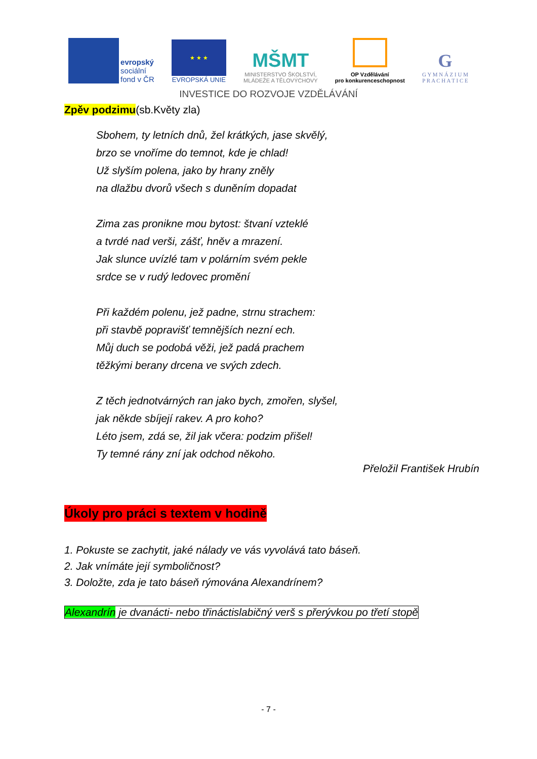evropský
sociální
fond v ČR
★ ★ ★
EVROPSKÁ UNIE
MŠMT
MINISTERSTVO ŠKOLSTVÍ,
MLÁDEŽE A TĚLOVÝCHOVY
OP Vzdělávání
pro konkurenceschopnost
G
G Y M N Á Z I U M
P R A C H A T I C E
INVESTICE DO ROZVOJE VZDĚLÁVÁNÍ
Zpěv podzimu(sb.Květy zla)
Sbohem, ty letních dnů, žel krátkých, jase skvělý,
brzo se vnoříme do temnot, kde je chlad!
Už slyším polena, jako by hrany zněly
na dlažbu dvorů všech s duněním dopadat
Zima zas pronikne mou bytost: štvaní vzteklé
a tvrdé nad verši, zášť, hněv a mrazení.
Jak slunce uvízlé tam v polárním svém pekle
srdce se v rudý ledovec promění
Při každém polenu, jež padne, strnu strachem:
při stavbě popravišť temnějších nezní ech.
Můj duch se podobá věži, jež padá prachem
těžkými berany drcena ve svých zdech.
Z těch jednotvárných ran jako bych, zmořen, slyšel,
jak někde sbíjejí rakev. A pro koho?
Léto jsem, zdá se, žil jak včera: podzim přišel!
Ty temné rány zní jak odchod někoho.
Přeložil František Hrubín
Úkoly pro práci s textem v hodině
1. Pokuste se zachytit, jaké nálady ve vás vyvolává tato báseň.
2. Jak vnímáte její symboličnost?
3. Doložte, zda je tato báseň rýmována Alexandrínem?
Alexandrín je dvanácti- nebo třináctislabičný verš s přerývkou po třetí stopě
- 7 -